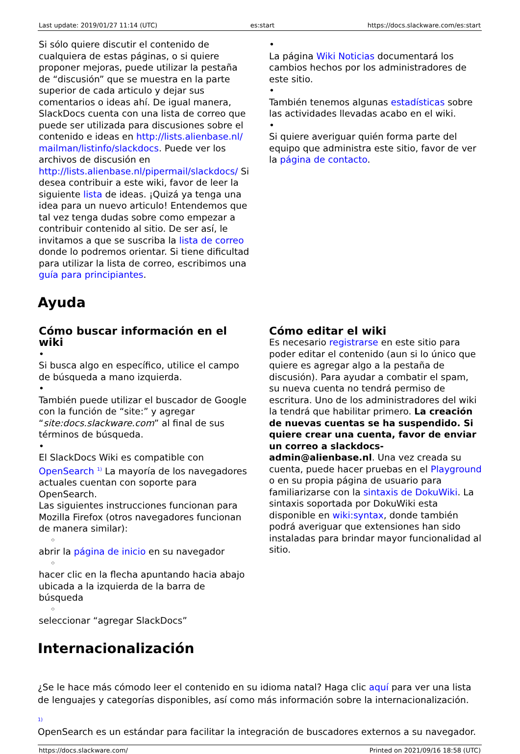Last update: 2019/01/27 11:14 (UTC) es:start https://docs.slackware.com/es:start
Si sólo quiere discutir el contenido de cualquiera de estas páginas, o si quiere proponer mejoras, puede utilizar la pestaña de “discusión” que se muestra en la parte superior de cada articulo y dejar sus comentarios o ideas ahí. De igual manera, SlackDocs cuenta con una lista de correo que puede ser utilizada para discusiones sobre el contenido e ideas en http://lists.alienbase.nl/mailman/listinfo/slackdocs. Puede ver los archivos de discusión en http://lists.alienbase.nl/pipermail/slackdocs/ Si desea contribuir a este wiki, favor de leer la siguiente lista de ideas. ¡Quizá ya tenga una idea para un nuevo articulo! Entendemos que tal vez tenga dudas sobre como empezar a contribuir contenido al sitio. De ser así, le invitamos a que se suscriba la lista de correo donde lo podremos orientar. Si tiene dificultad para utilizar la lista de correo, escribimos una guía para principiantes.
•
La página Wiki Noticias documentará los cambios hechos por los administradores de este sitio.
•
También tenemos algunas estadísticas sobre las actividades llevadas acabo en el wiki.
•
Si quiere averiguar quién forma parte del equipo que administra este sitio, favor de ver la página de contacto.
Ayuda
Cómo buscar información en el wiki
•
Si busca algo en específico, utilice el campo de búsqueda a mano izquierda.
•
También puede utilizar el buscador de Google con la función de “site:” y agregar “site:docs.slackware.com” al final de sus términos de búsqueda.
•
El SlackDocs Wiki es compatible con OpenSearch <sup>1)</sup> La mayoría de los navegadores actuales cuentan con soporte para OpenSearch.
Las siguientes instrucciones funcionan para Mozilla Firefox (otros navegadores funcionan de manera similar):
◦
abrir la página de inicio en su navegador
◦
hacer clic en la flecha apuntando hacia abajo ubicada a la izquierda de la barra de búsqueda
◦
seleccionar “agregar SlackDocs”
Cómo editar el wiki
Es necesario registrarse en este sitio para poder editar el contenido (aun si lo único que quiere es agregar algo a la pestaña de discusión). Para ayudar a combatir el spam, su nueva cuenta no tendrá permiso de escritura. Uno de los administradores del wiki la tendrá que habilitar primero. La creación de nuevas cuentas se ha suspendido. Si quiere crear una cuenta, favor de enviar un correo a slackdocs-admin@alienbase.nl. Una vez creada su cuenta, puede hacer pruebas en el Playground o en su propia página de usuario para familiarizarse con la sintaxis de DokuWiki. La sintaxis soportada por DokuWiki esta disponible en wiki:syntax, donde también podrá averiguar que extensiones han sido instaladas para brindar mayor funcionalidad al sitio.
Internacionalización
¿Se le hace más cómodo leer el contenido en su idioma natal? Haga clic aquí para ver una lista de lenguajes y categorías disponibles, así como más información sobre la internacionalización.
<sup>1)</sup>
OpenSearch es un estándar para facilitar la integración de buscadores externos a su navegador.
https://docs.slackware.com/ Printed on 2021/09/16 18:58 (UTC)